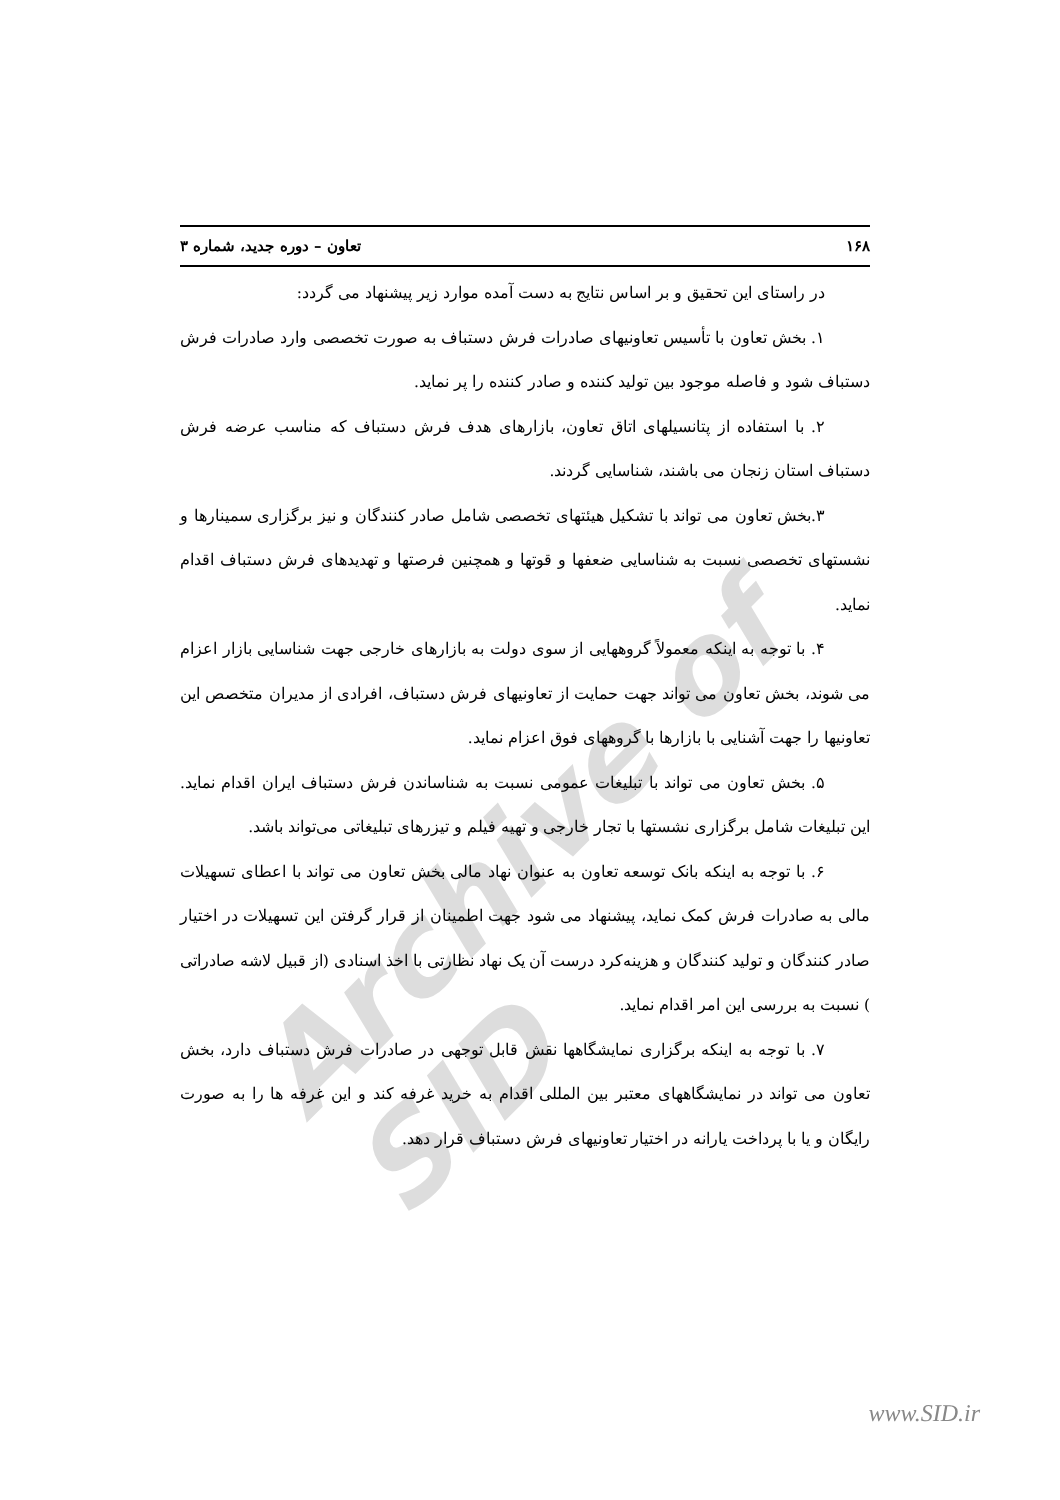Archive of SID
۱۶۸ تعاون – دوره جدید، شماره ۳
در راستای این تحقیق و بر اساس نتایج به دست آمده موارد زیر پیشنهاد می گردد:
۱. بخش تعاون با تأسیس تعاونیهای صادرات فرش دستباف به صورت تخصصی وارد صادرات فرش دستباف شود و فاصله موجود بین تولید کننده و صادر کننده را پر نماید.
۲. با استفاده از پتانسیلهای اتاق تعاون، بازارهای هدف فرش دستباف که مناسب عرضه فرش دستباف استان زنجان می باشند، شناسایی گردند.
۳.بخش تعاون می تواند با تشکیل هیئتهای تخصصی شامل صادر کنندگان و نیز برگزاری سمینارها و نشستهای تخصصی نسبت به شناسایی ضعفها و قوتها و همچنین فرصتها و تهدیدهای فرش دستباف اقدام نماید.
۴. با توجه به اینکه معمولاً گروههایی از سوی دولت به بازارهای خارجی جهت شناسایی بازار اعزام می شوند، بخش تعاون می تواند جهت حمایت از تعاونیهای فرش دستباف، افرادی از مدیران متخصص این تعاونیها را جهت آشنایی با بازارها با گروههای فوق اعزام نماید.
۵. بخش تعاون می تواند با تبلیغات عمومی نسبت به شناساندن فرش دستباف ایران اقدام نماید. این تبلیغات شامل برگزاری نشستها با تجار خارجی و تهیه فیلم و تیزرهای تبلیغاتی می‌تواند باشد.
۶. با توجه به اینکه بانک توسعه تعاون به عنوان نهاد مالی بخش تعاون می تواند با اعطای تسهیلات مالی به صادرات فرش کمک نماید، پیشنهاد می شود جهت اطمینان از قرار گرفتن این تسهیلات در اختیار صادر کنندگان و تولید کنندگان و هزینه‌کرد درست آن یک نهاد نظارتی با اخذ اسنادی (از قبیل لاشه صادراتی ) نسبت به بررسی این امر اقدام نماید.
۷. با توجه به اینکه برگزاری نمایشگاهها نقش قابل توجهی در صادرات فرش دستباف دارد، بخش تعاون می تواند در نمایشگاههای معتبر بین المللی اقدام به خرید غرفه کند و این غرفه ها را به صورت رایگان و یا با پرداخت یارانه در اختیار تعاونیهای فرش دستباف قرار دهد.
www.SID.ir